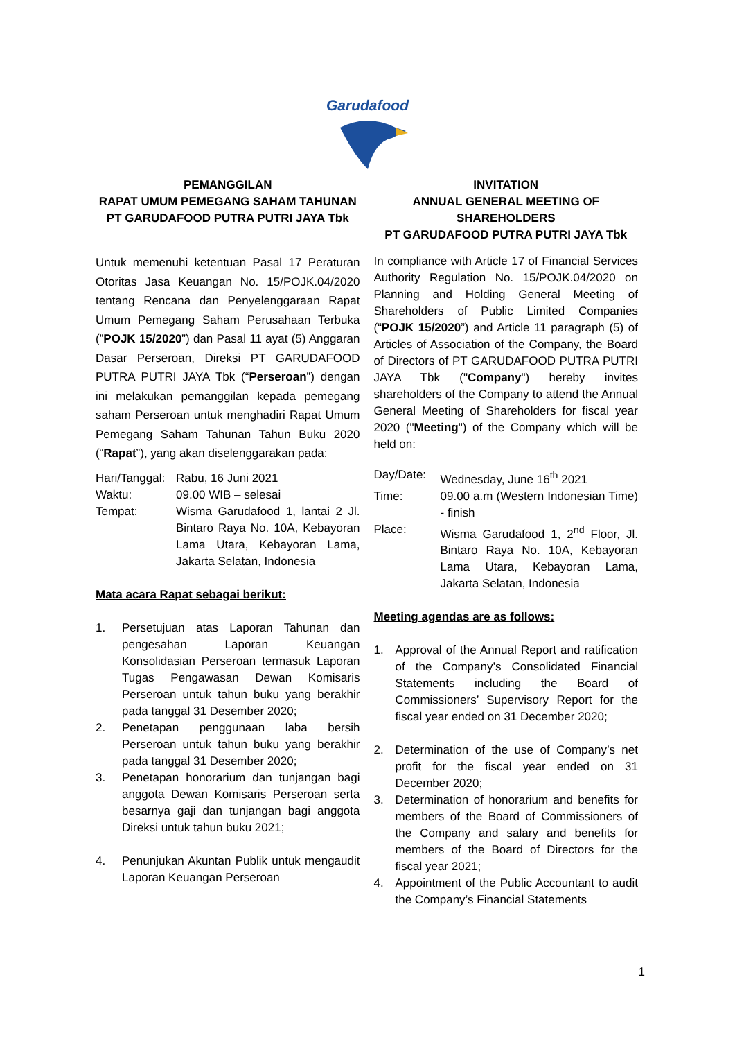Garudafood
PEMANGGILAN
RAPAT UMUM PEMEGANG SAHAM TAHUNAN
PT GARUDAFOOD PUTRA PUTRI JAYA Tbk
Untuk memenuhi ketentuan Pasal 17 Peraturan Otoritas Jasa Keuangan No. 15/POJK.04/2020 tentang Rencana dan Penyelenggaraan Rapat Umum Pemegang Saham Perusahaan Terbuka (”POJK 15/2020”) dan Pasal 11 ayat (5) Anggaran Dasar Perseroan, Direksi PT GARUDAFOOD PUTRA PUTRI JAYA Tbk (“Perseroan”) dengan ini melakukan pemanggilan kepada pemegang saham Perseroan untuk menghadiri Rapat Umum Pemegang Saham Tahunan Tahun Buku 2020 (“Rapat”), yang akan diselenggarakan pada:
Hari/Tanggal: Rabu, 16 Juni 2021
Waktu: 09.00 WIB – selesai
Tempat: Wisma Garudafood 1, lantai 2 Jl. Bintaro Raya No. 10A, Kebayoran Lama Utara, Kebayoran Lama, Jakarta Selatan, Indonesia
Mata acara Rapat sebagai berikut:
1. Persetujuan atas Laporan Tahunan dan pengesahan Laporan Keuangan Konsolidasian Perseroan termasuk Laporan Tugas Pengawasan Dewan Komisaris Perseroan untuk tahun buku yang berakhir pada tanggal 31 Desember 2020;
2. Penetapan penggunaan laba bersih Perseroan untuk tahun buku yang berakhir pada tanggal 31 Desember 2020;
3. Penetapan honorarium dan tunjangan bagi anggota Dewan Komisaris Perseroan serta besarnya gaji dan tunjangan bagi anggota Direksi untuk tahun buku 2021;
4. Penunjukan Akuntan Publik untuk mengaudit Laporan Keuangan Perseroan
INVITATION
ANNUAL GENERAL MEETING OF
SHAREHOLDERS
PT GARUDAFOOD PUTRA PUTRI JAYA Tbk
In compliance with Article 17 of Financial Services Authority Regulation No. 15/POJK.04/2020 on Planning and Holding General Meeting of Shareholders of Public Limited Companies (“POJK 15/2020”) and Article 11 paragraph (5) of Articles of Association of the Company, the Board of Directors of PT GARUDAFOOD PUTRA PUTRI JAYA Tbk ("Company") hereby invites shareholders of the Company to attend the Annual General Meeting of Shareholders for fiscal year 2020 ("Meeting") of the Company which will be held on:
Day/Date: Wednesday, June 16<sup>th</sup> 2021
Time: 09.00 a.m (Western Indonesian Time) - finish
Place: Wisma Garudafood 1, 2<sup>nd</sup> Floor, Jl. Bintaro Raya No. 10A, Kebayoran Lama Utara, Kebayoran Lama, Jakarta Selatan, Indonesia
Meeting agendas are as follows:
1. Approval of the Annual Report and ratification of the Company’s Consolidated Financial Statements including the Board of Commissioners’ Supervisory Report for the fiscal year ended on 31 December 2020;
2. Determination of the use of Company’s net profit for the fiscal year ended on 31 December 2020;
3. Determination of honorarium and benefits for members of the Board of Commissioners of the Company and salary and benefits for members of the Board of Directors for the fiscal year 2021;
4. Appointment of the Public Accountant to audit the Company’s Financial Statements
1